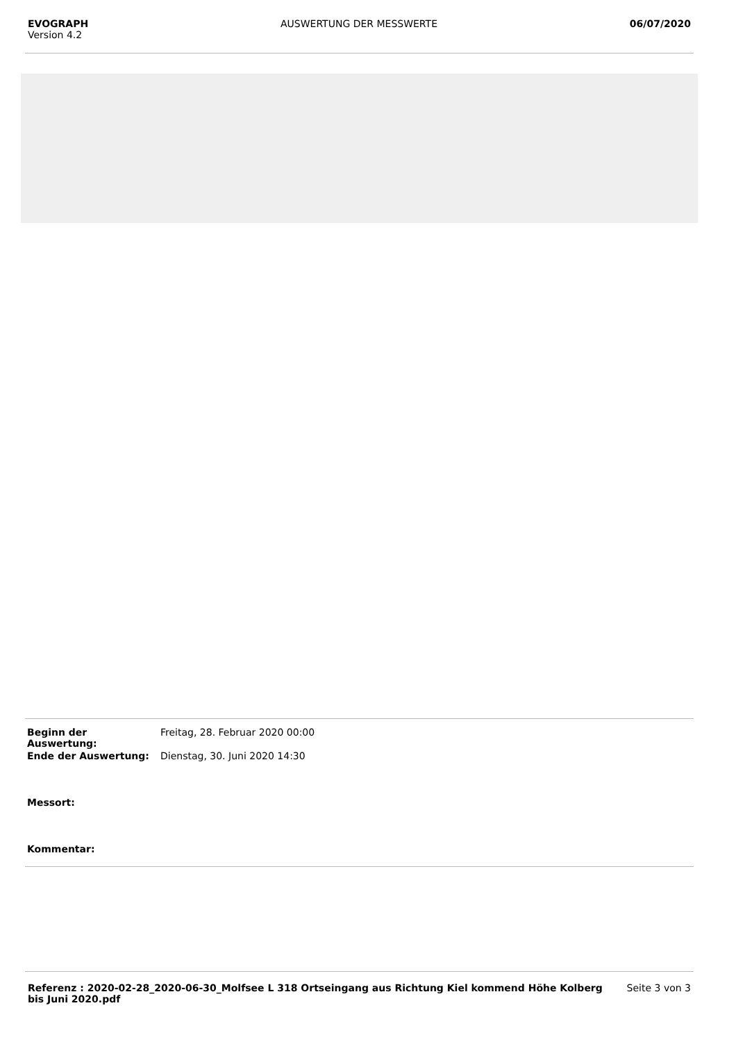EVOGRAPH
Version 4.2
AUSWERTUNG DER MESSWERTE 06/07/2020
| Beginn der Auswertung: | Freitag, 28. Februar 2020 00:00 |
| Ende der Auswertung: | Dienstag, 30. Juni 2020 14:30 |
| Messort: | |
| Kommentar: | |
Referenz : 2020-02-28_2020-06-30_Molfsee L 318 Ortseingang aus Richtung Kiel kommend Höhe Kolberg bis Juni 2020.pdf
Seite 3 von 3